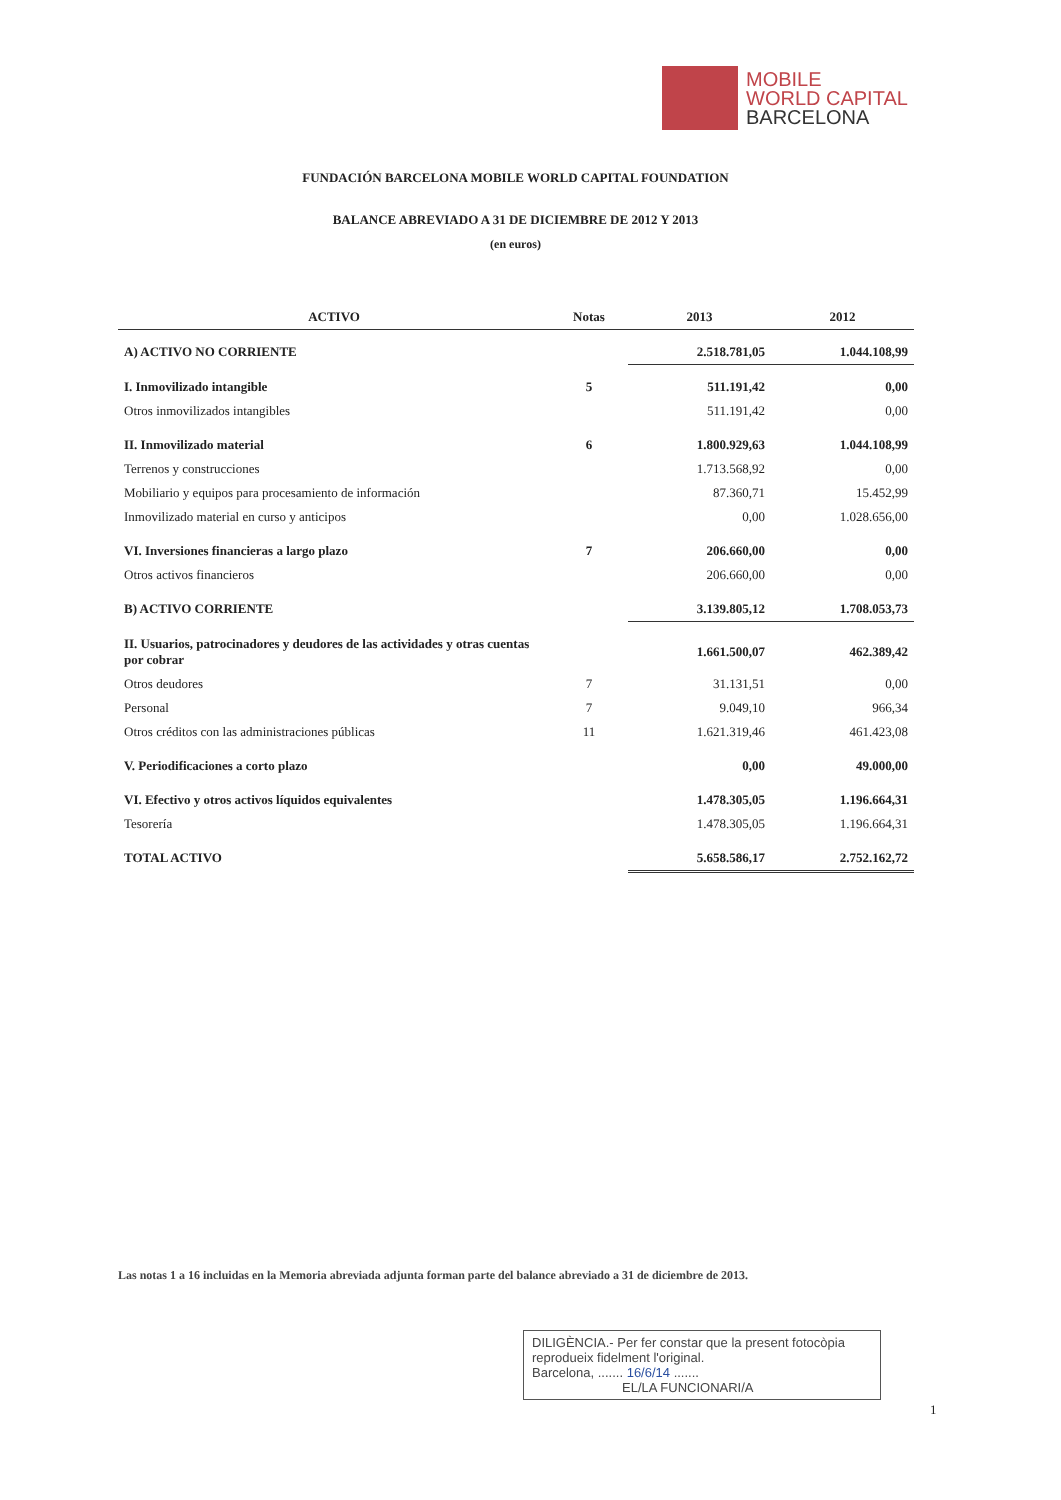MOBILE
WORLD CAPITAL
BARCELONA
FUNDACIÓN BARCELONA MOBILE WORLD CAPITAL FOUNDATION
BALANCE ABREVIADO A 31 DE DICIEMBRE DE 2012 Y 2013
(en euros)
| ACTIVO | Notas | 2013 | 2012 |
| --- | --- | --- | --- |
| A) ACTIVO NO CORRIENTE | | 2.518.781,05 | 1.044.108,99 |
| I. Inmovilizado intangible | 5 | 511.191,42 | 0,00 |
| Otros inmovilizados intangibles | | 511.191,42 | 0,00 |
| II. Inmovilizado material | 6 | 1.800.929,63 | 1.044.108,99 |
| Terrenos y construcciones | | 1.713.568,92 | 0,00 |
| Mobiliario y equipos para procesamiento de información | | 87.360,71 | 15.452,99 |
| Inmovilizado material en curso y anticipos | | 0,00 | 1.028.656,00 |
| VI. Inversiones financieras a largo plazo | 7 | 206.660,00 | 0,00 |
| Otros activos financieros | | 206.660,00 | 0,00 |
| B) ACTIVO CORRIENTE | | 3.139.805,12 | 1.708.053,73 |
| II. Usuarios, patrocinadores y deudores de las actividades y otras cuentas por cobrar | | 1.661.500,07 | 462.389,42 |
| Otros deudores | 7 | 31.131,51 | 0,00 |
| Personal | 7 | 9.049,10 | 966,34 |
| Otros créditos con las administraciones públicas | 11 | 1.621.319,46 | 461.423,08 |
| V. Periodificaciones a corto plazo | | 0,00 | 49.000,00 |
| VI. Efectivo y otros activos líquidos equivalentes | | 1.478.305,05 | 1.196.664,31 |
| Tesorería | | 1.478.305,05 | 1.196.664,31 |
| TOTAL ACTIVO | | 5.658.586,17 | 2.752.162,72 |
Las notas 1 a 16 incluidas en la Memoria abreviada adjunta forman parte del balance abreviado a 31 de diciembre de 2013.
DILIGÈNCIA.- Per fer constar que la present fotocòpia reprodueix fidelment l'original.
Barcelona, ....... 16/6/14 .......
EL/LA FUNCIONARI/A
1